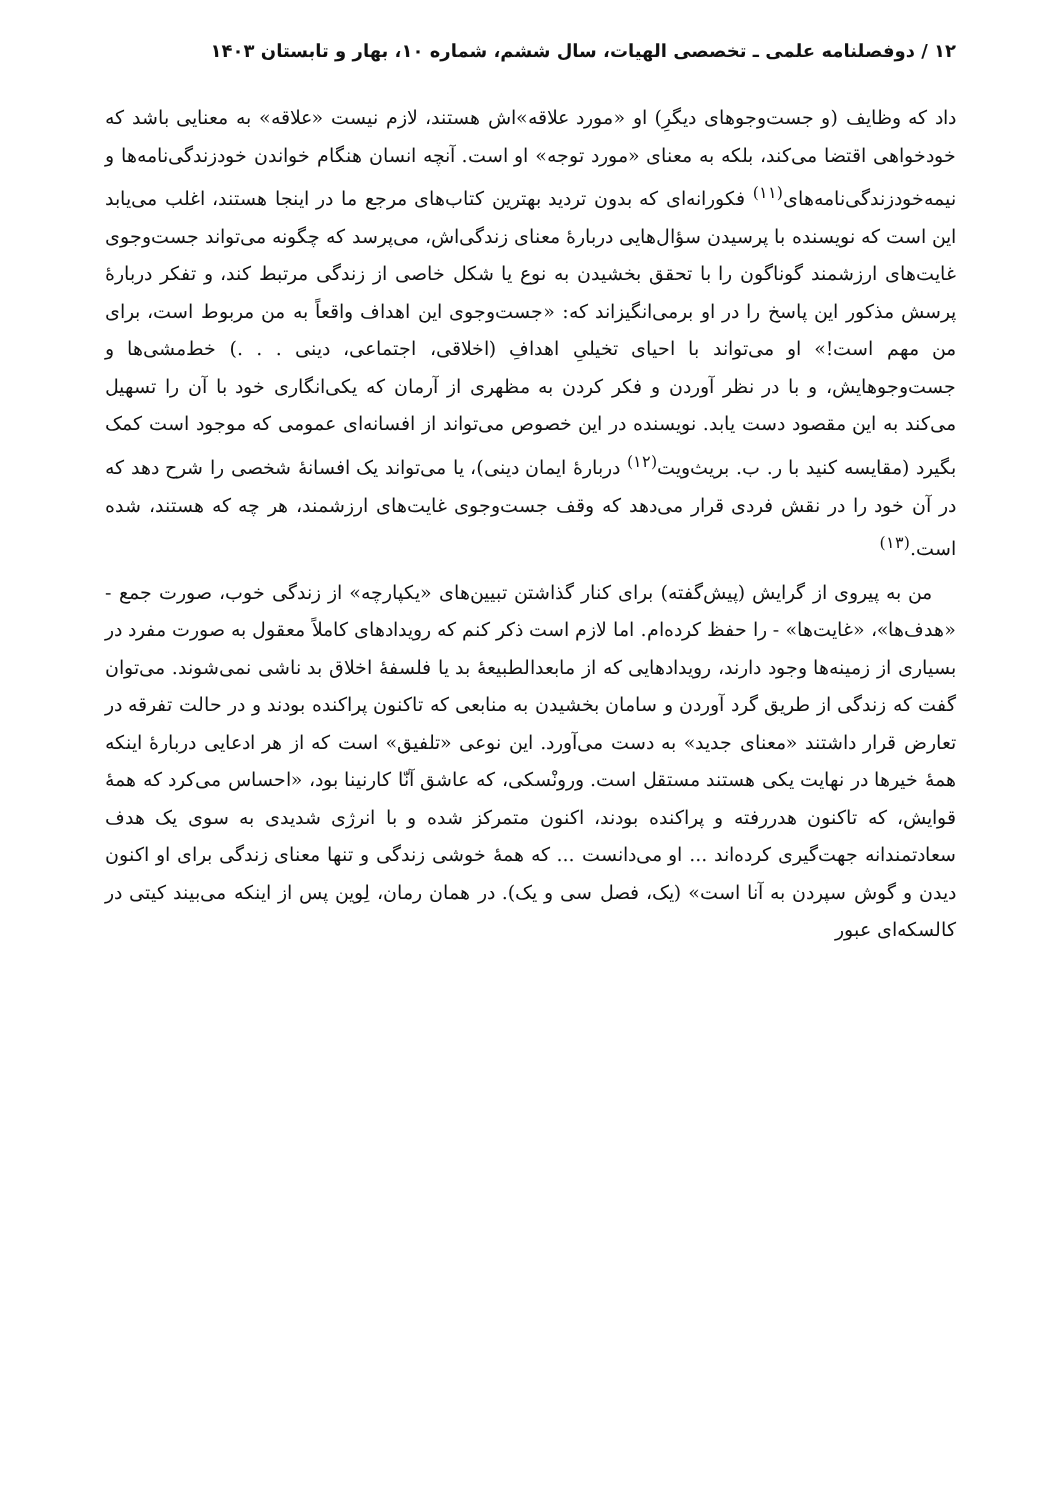۱۲ / دوفصلنامه علمی ـ تخصصی الهیات، سال ششم، شماره ۱۰، بهار و تابستان ۱۴۰۳
داد که وظایف (و جست‌وجوهای دیگرِ) او «مورد علاقه»اش هستند، لازم نیست «علاقه» به معنایی باشد که خودخواهی اقتضا می‌کند، بلکه به معنای «مورد توجه» او است. آنچه انسان هنگام خواندن خودزندگی‌نامه‌ها و نیمه‌خودزندگی‌نامه‌های<sup>(۱۱)</sup> فکورانه‌ای که بدون تردید بهترین کتاب‌های مرجع ما در اینجا هستند، اغلب می‌یابد این است که نویسنده با پرسیدن سؤال‌هایی دربارهٔ معنای زندگی‌اش، می‌پرسد که چگونه می‌تواند جست‌وجوی غایت‌های ارزشمند گوناگون را با تحقق بخشیدن به نوع یا شکل خاصی از زندگی مرتبط کند، و تفکر دربارهٔ پرسش مذکور این پاسخ را در او برمی‌انگیزاند که: «جست‌وجوی این اهداف واقعاً به من مربوط است، برای من مهم است!» او می‌تواند با احیای تخیلیِ اهدافِ (اخلاقی، اجتماعی، دینی . . .) خط‌مشی‌ها و جست‌وجوهایش، و با در نظر آوردن و فکر کردن به مظهری از آرمان که یکی‌انگاری خود با آن را تسهیل می‌کند به این مقصود دست یابد. نویسنده در این خصوص می‌تواند از افسانه‌ای عمومی که موجود است کمک بگیرد (مقایسه کنید با ر. ب. بریث‌ویت<sup>(۱۲)</sup> دربارهٔ ایمان دینی)، یا می‌تواند یک افسانهٔ شخصی را شرح دهد که در آن خود را در نقش فردی قرار می‌دهد که وقف جست‌وجوی غایت‌های ارزشمند، هر چه که هستند، شده است.<sup>(۱۳)</sup>
من به پیروی از گرایش (پیش‌گفته) برای کنار گذاشتن تبیین‌های «یکپارچه» از زندگی خوب، صورت جمع - «هدف‌ها»، «غایت‌ها» - را حفظ کرده‌ام. اما لازم است ذکر کنم که رویدادهای کاملاً معقول به صورت مفرد در بسیاری از زمینه‌ها وجود دارند، رویدادهایی که از مابعدالطبیعهٔ بد یا فلسفهٔ اخلاق بد ناشی نمی‌شوند. می‌توان گفت که زندگی از طریق گرد آوردن و سامان بخشیدن به منابعی که تاکنون پراکنده بودند و در حالت تفرقه در تعارض قرار داشتند «معنای جدید» به دست می‌آورد. این نوعی «تلفیق» است که از هر ادعایی دربارهٔ اینکه همهٔ خیرها در نهایت یکی هستند مستقل است. ورونْسکی، که عاشق آنّا کارنینا بود، «احساس می‌کرد که همهٔ قوایش، که تاکنون هدررفته و پراکنده بودند، اکنون متمرکز شده و با انرژی شدیدی به سوی یک هدف سعادتمندانه جهت‌گیری کرده‌اند ... او می‌دانست ... که همهٔ خوشی زندگی و تنها معنای زندگی برای او اکنون دیدن و گوش سپردن به آنا است» (یک، فصل سی و یک). در همان رمان، لِوین پس از اینکه می‌بیند کیتی در کالسکه‌ای عبور